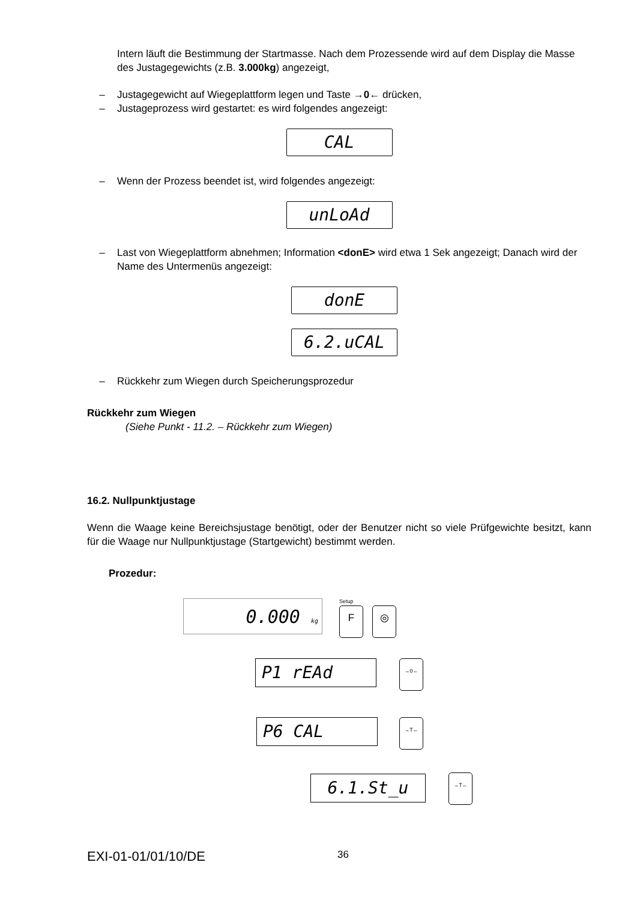Intern läuft die Bestimmung der Startmasse. Nach dem Prozessende wird auf dem Display die Masse des Justagegewichts (z.B. 3.000kg) angezeigt,
– Justagegewicht auf Wiegeplattform legen und Taste →0← drücken,
– Justageprozess wird gestartet: es wird folgendes angezeigt:
CAL
– Wenn der Prozess beendet ist, wird folgendes angezeigt:
unLoAd
– Last von Wiegeplattform abnehmen; Information <donE> wird etwa 1 Sek angezeigt; Danach wird der Name des Untermenüs angezeigt:
donE
6.2.uCAL
– Rückkehr zum Wiegen durch Speicherungsprozedur
Rückkehr zum Wiegen
(Siehe Punkt - 11.2. – Rückkehr zum Wiegen)
16.2. Nullpunktjustage
Wenn die Waage keine Bereichsjustage benötigt, oder der Benutzer nicht so viele Prüfgewichte besitzt, kann für die Waage nur Nullpunktjustage (Startgewicht) bestimmt werden.
Prozedur:
0.000 kg Setup
F ◎
P1 rEAd →0←
P6 CAL →T←
6.1.St_u →T←
EXI-01-01/01/10/DE 36